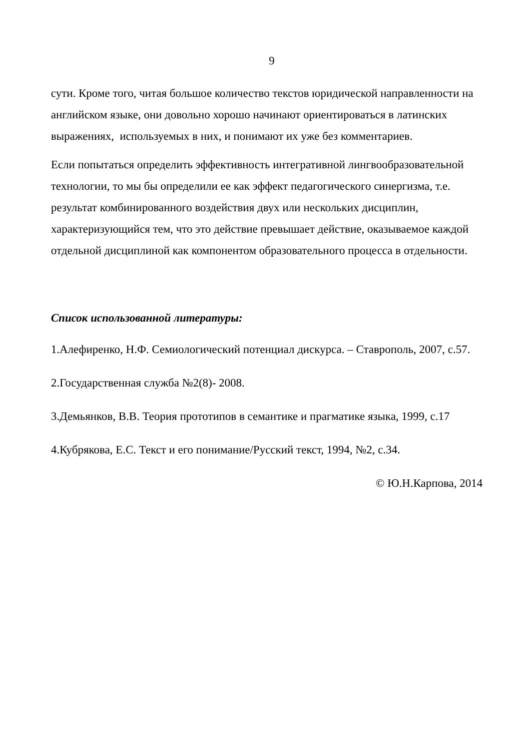9
сути. Кроме того, читая большое количество текстов юридической направленности на английском языке, они довольно хорошо начинают ориентироваться в латинских выражениях, используемых в них, и понимают их уже без комментариев.
Если попытаться определить эффективность интегративной лингвообразовательной технологии, то мы бы определили ее как эффект педагогического синергизма, т.е. результат комбинированного воздействия двух или нескольких дисциплин, характеризующийся тем, что это действие превышает действие, оказываемое каждой отдельной дисциплиной как компонентом образовательного процесса в отдельности.
Список использованной литературы:
1.Алефиренко, Н.Ф. Семиологический потенциал дискурса. – Ставрополь, 2007, с.57.
2.Государственная служба №2(8)- 2008.
3.Демьянков, В.В. Теория прототипов в семантике и прагматике языка, 1999, с.17
4.Кубрякова, Е.С. Текст и его понимание/Русский текст, 1994, №2, с.34.
© Ю.Н.Карпова, 2014